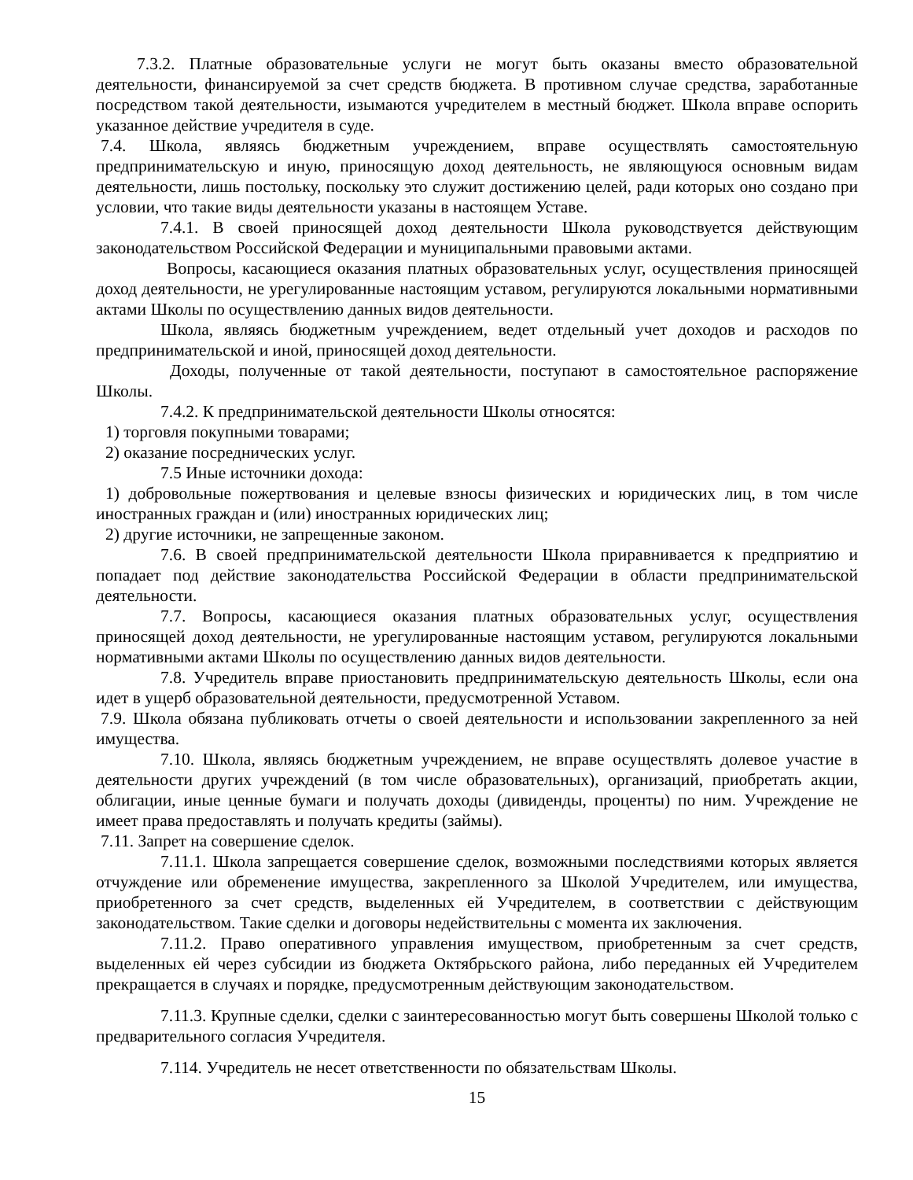7.3.2. Платные образовательные услуги не могут быть оказаны вместо образовательной деятельности, финансируемой за счет средств бюджета. В противном случае средства, заработанные посредством такой деятельности, изымаются учредителем в местный бюджет. Школа вправе оспорить указанное действие учредителя в суде.
7.4. Школа, являясь бюджетным учреждением, вправе осуществлять самостоятельную предпринимательскую и иную, приносящую доход деятельность, не являющуюся основным видам деятельности, лишь постольку, поскольку это служит достижению целей, ради которых оно создано при условии, что такие виды деятельности указаны в настоящем Уставе.
7.4.1. В своей приносящей доход деятельности Школа руководствуется действующим законодательством Российской Федерации и муниципальными правовыми актами.
Вопросы, касающиеся оказания платных образовательных услуг, осуществления приносящей доход деятельности, не урегулированные настоящим уставом, регулируются локальными нормативными актами Школы по осуществлению данных видов деятельности.
Школа, являясь бюджетным учреждением, ведет отдельный учет доходов и расходов по предпринимательской и иной, приносящей доход деятельности.
Доходы, полученные от такой деятельности, поступают в самостоятельное распоряжение Школы.
7.4.2. К предпринимательской деятельности Школы относятся:
1) торговля покупными товарами;
2) оказание посреднических услуг.
7.5 Иные источники дохода:
1) добровольные пожертвования и целевые взносы физических и юридических лиц, в том числе иностранных граждан и (или) иностранных юридических лиц;
2) другие источники, не запрещенные законом.
7.6. В своей предпринимательской деятельности Школа приравнивается к предприятию и попадает под действие законодательства Российской Федерации в области предпринимательской деятельности.
7.7. Вопросы, касающиеся оказания платных образовательных услуг, осуществления приносящей доход деятельности, не урегулированные настоящим уставом, регулируются локальными нормативными актами Школы по осуществлению данных видов деятельности.
7.8. Учредитель вправе приостановить предпринимательскую деятельность Школы, если она идет в ущерб образовательной деятельности, предусмотренной Уставом.
7.9. Школа обязана публиковать отчеты о своей деятельности и использовании закрепленного за ней имущества.
7.10. Школа, являясь бюджетным учреждением, не вправе осуществлять долевое участие в деятельности других учреждений (в том числе образовательных), организаций, приобретать акции, облигации, иные ценные бумаги и получать доходы (дивиденды, проценты) по ним. Учреждение не имеет права предоставлять и получать кредиты (займы).
7.11. Запрет на совершение сделок.
7.11.1. Школа запрещается совершение сделок, возможными последствиями которых является отчуждение или обременение имущества, закрепленного за Школой Учредителем, или имущества, приобретенного за счет средств, выделенных ей Учредителем, в соответствии с действующим законодательством. Такие сделки и договоры недействительны с момента их заключения.
7.11.2. Право оперативного управления имуществом, приобретенным за счет средств, выделенных ей через субсидии из бюджета Октябрьского района, либо переданных ей Учредителем прекращается в случаях и порядке, предусмотренным действующим законодательством.
7.11.3. Крупные сделки, сделки с заинтересованностью могут быть совершены Школой только с предварительного согласия Учредителя.
7.114. Учредитель не несет ответственности по обязательствам Школы.
15